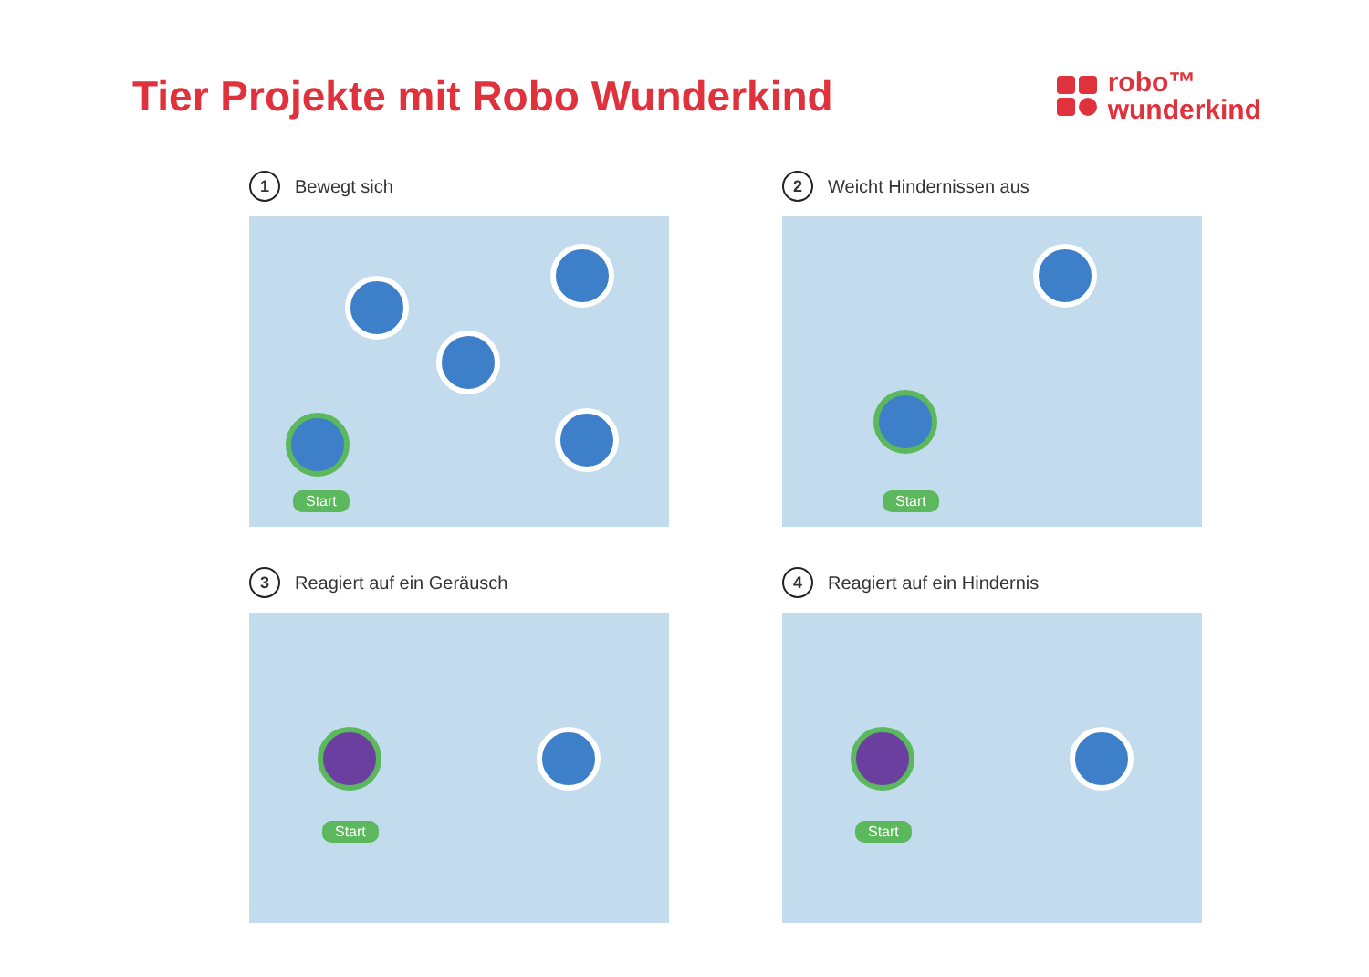Tier Projekte mit Robo Wunderkind
robo™
wunderkind
1 Bewegt sich
Start
2 Weicht Hindernissen aus
Start
3 Reagiert auf ein Geräusch
Start
4 Reagiert auf ein Hindernis
Start